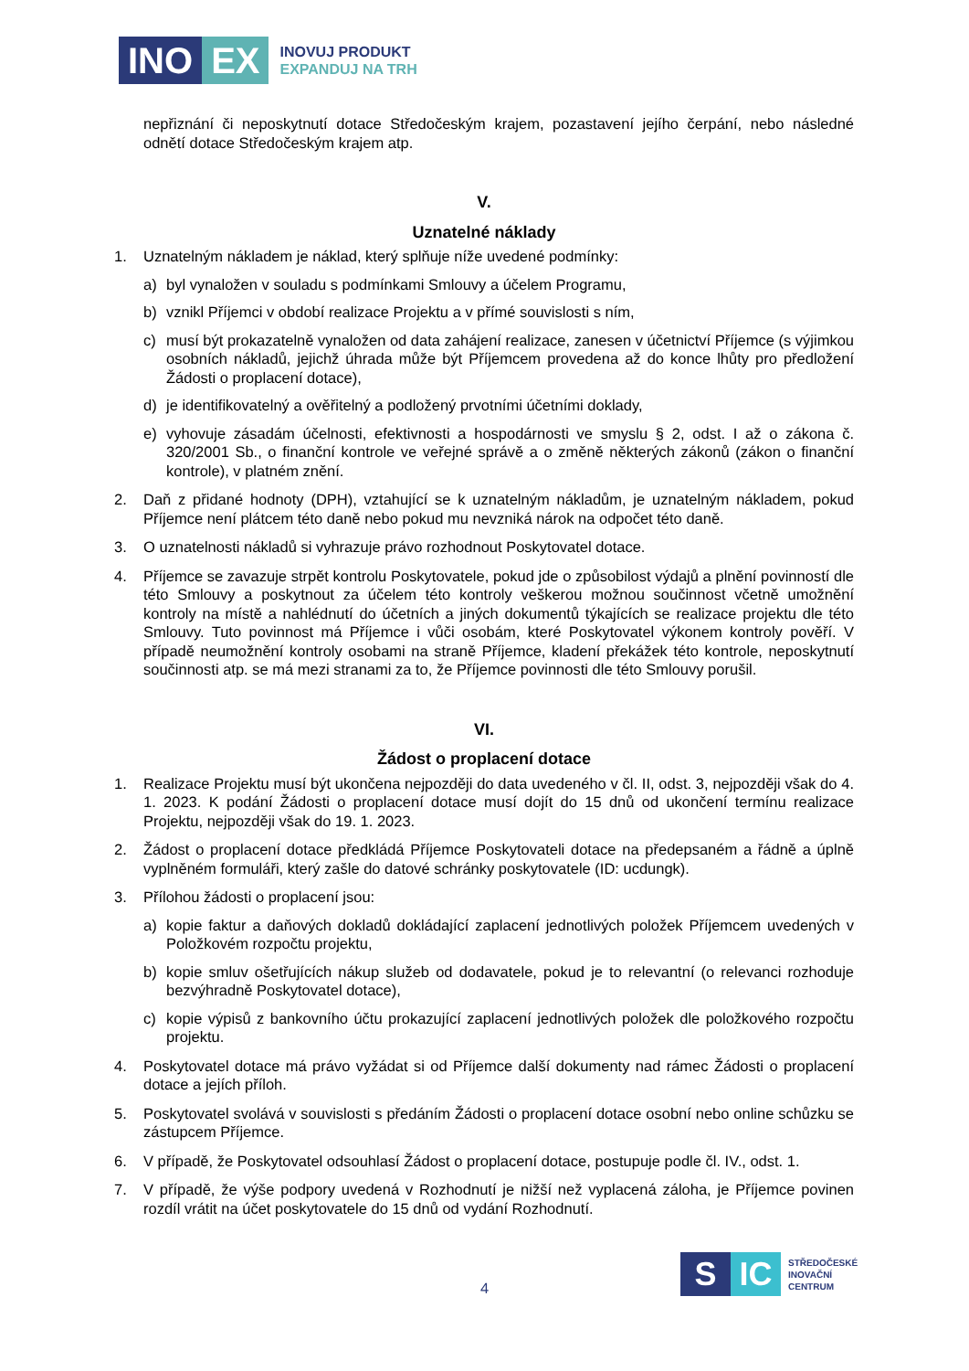INO EX
INOVUJ PRODUKT
EXPANDUJ NA TRH
nepřiznání či neposkytnutí dotace Středočeským krajem, pozastavení jejího čerpání, nebo následné odnětí dotace Středočeským krajem atp.
V.
Uznatelné náklady
1. Uznatelným nákladem je náklad, který splňuje níže uvedené podmínky:
a) byl vynaložen v souladu s podmínkami Smlouvy a účelem Programu,
b) vznikl Příjemci v období realizace Projektu a v přímé souvislosti s ním,
c) musí být prokazatelně vynaložen od data zahájení realizace, zanesen v účetnictví Příjemce (s výjimkou osobních nákladů, jejichž úhrada může být Příjemcem provedena až do konce lhůty pro předložení Žádosti o proplacení dotace),
d) je identifikovatelný a ověřitelný a podložený prvotními účetními doklady,
e) vyhovuje zásadám účelnosti, efektivnosti a hospodárnosti ve smyslu § 2, odst. I až o zákona č. 320/2001 Sb., o finanční kontrole ve veřejné správě a o změně některých zákonů (zákon o finanční kontrole), v platném znění.
2. Daň z přidané hodnoty (DPH), vztahující se k uznatelným nákladům, je uznatelným nákladem, pokud Příjemce není plátcem této daně nebo pokud mu nevzniká nárok na odpočet této daně.
3. O uznatelnosti nákladů si vyhrazuje právo rozhodnout Poskytovatel dotace.
4. Příjemce se zavazuje strpět kontrolu Poskytovatele, pokud jde o způsobilost výdajů a plnění povinností dle této Smlouvy a poskytnout za účelem této kontroly veškerou možnou součinnost včetně umožnění kontroly na místě a nahlédnutí do účetních a jiných dokumentů týkajících se realizace projektu dle této Smlouvy. Tuto povinnost má Příjemce i vůči osobám, které Poskytovatel výkonem kontroly pověří. V případě neumožnění kontroly osobami na straně Příjemce, kladení překážek této kontrole, neposkytnutí součinnosti atp. se má mezi stranami za to, že Příjemce povinnosti dle této Smlouvy porušil.
VI.
Žádost o proplacení dotace
1. Realizace Projektu musí být ukončena nejpozději do data uvedeného v čl. II, odst. 3, nejpozději však do 4. 1. 2023. K podání Žádosti o proplacení dotace musí dojít do 15 dnů od ukončení termínu realizace Projektu, nejpozději však do 19. 1. 2023.
2. Žádost o proplacení dotace předkládá Příjemce Poskytovateli dotace na předepsaném a řádně a úplně vyplněném formuláři, který zašle do datové schránky poskytovatele (ID: ucdungk).
3. Přílohou žádosti o proplacení jsou:
a) kopie faktur a daňových dokladů dokládající zaplacení jednotlivých položek Příjemcem uvedených v Položkovém rozpočtu projektu,
b) kopie smluv ošetřujících nákup služeb od dodavatele, pokud je to relevantní (o relevanci rozhoduje bezvýhradně Poskytovatel dotace),
c) kopie výpisů z bankovního účtu prokazující zaplacení jednotlivých položek dle položkového rozpočtu projektu.
4. Poskytovatel dotace má právo vyžádat si od Příjemce další dokumenty nad rámec Žádosti o proplacení dotace a jejích příloh.
5. Poskytovatel svolává v souvislosti s předáním Žádosti o proplacení dotace osobní nebo online schůzku se zástupcem Příjemce.
6. V případě, že Poskytovatel odsouhlasí Žádost o proplacení dotace, postupuje podle čl. IV., odst. 1.
7. V případě, že výše podpory uvedená v Rozhodnutí je nižší než vyplacená záloha, je Příjemce povinen rozdíl vrátit na účet poskytovatele do 15 dnů od vydání Rozhodnutí.
S IC
STŘEDOČESKÉ
INOVAČNÍ
CENTRUM
4